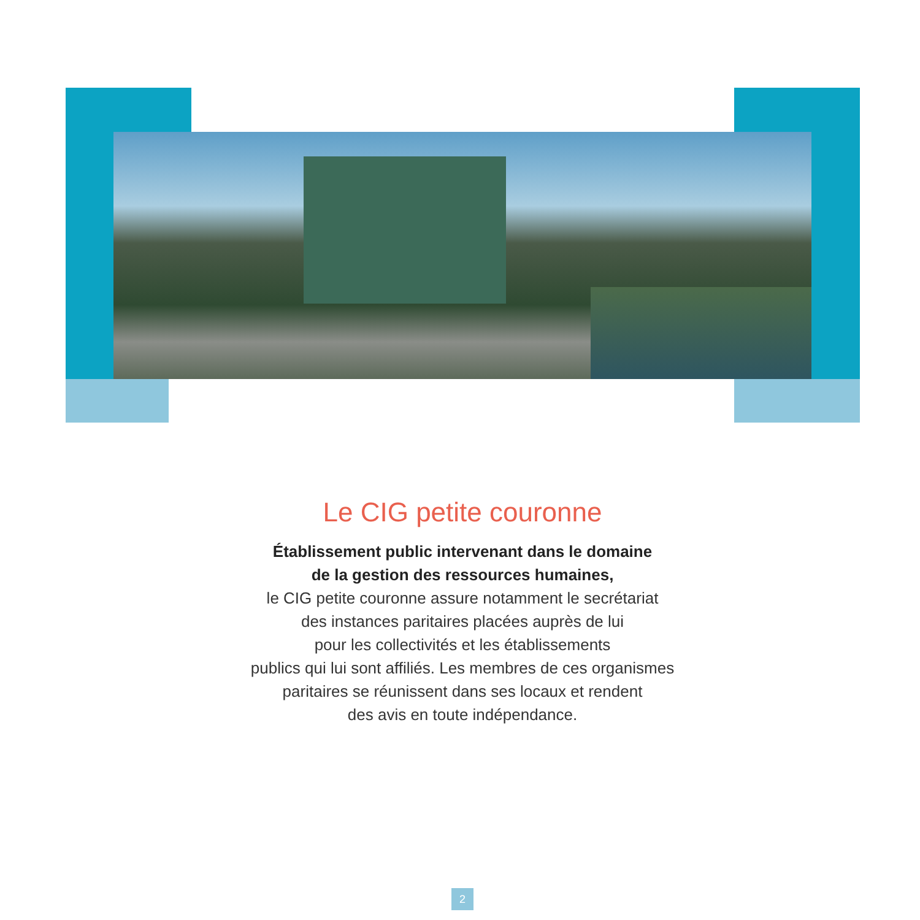Le CIG petite couronne
Établissement public intervenant dans le domaine
de la gestion des ressources humaines,
le CIG petite couronne assure notamment le secrétariat
des instances paritaires placées auprès de lui
pour les collectivités et les établissements
publics qui lui sont affiliés. Les membres de ces organismes
paritaires se réunissent dans ses locaux et rendent
des avis en toute indépendance.
2